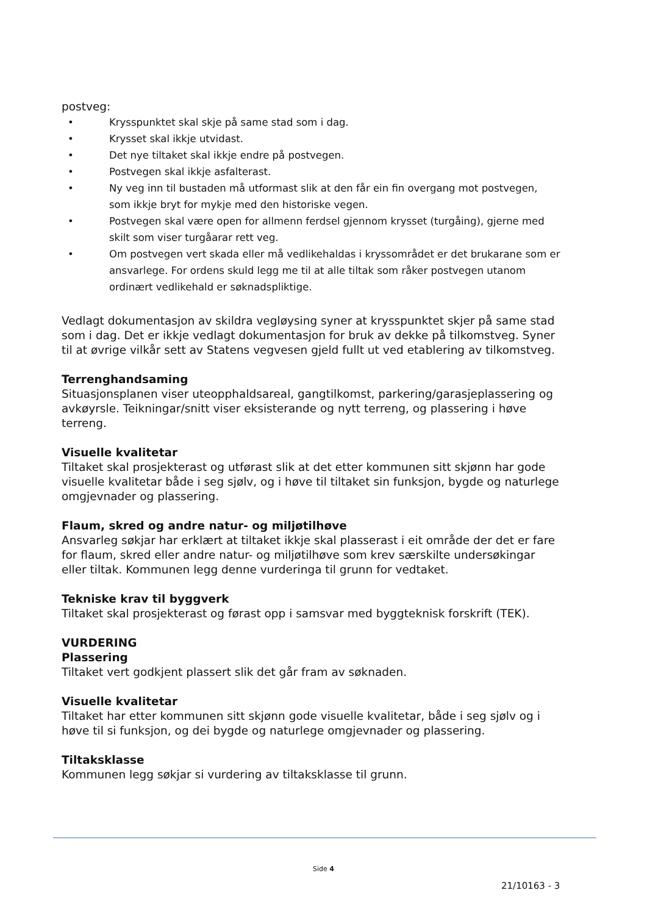postveg:
• Krysspunktet skal skje på same stad som i dag.
• Krysset skal ikkje utvidast.
• Det nye tiltaket skal ikkje endre på postvegen.
• Postvegen skal ikkje asfalterast.
• Ny veg inn til bustaden må utformast slik at den får ein fin overgang mot postvegen, som ikkje bryt for mykje med den historiske vegen.
• Postvegen skal være open for allmenn ferdsel gjennom krysset (turgåing), gjerne med skilt som viser turgåarar rett veg.
• Om postvegen vert skada eller må vedlikehaldas i kryssområdet er det brukarane som er ansvarlege. For ordens skuld legg me til at alle tiltak som råker postvegen utanom ordinært vedlikehald er søknadspliktige.
Vedlagt dokumentasjon av skildra vegløysing syner at krysspunktet skjer på same stad som i dag. Det er ikkje vedlagt dokumentasjon for bruk av dekke på tilkomstveg. Syner til at øvrige vilkår sett av Statens vegvesen gjeld fullt ut ved etablering av tilkomstveg.
Terrenghandsaming
Situasjonsplanen viser uteopphaldsareal, gangtilkomst, parkering/garasjeplassering og avkøyrsle. Teikningar/snitt viser eksisterande og nytt terreng, og plassering i høve terreng.
Visuelle kvalitetar
Tiltaket skal prosjekterast og utførast slik at det etter kommunen sitt skjønn har gode visuelle kvalitetar både i seg sjølv, og i høve til tiltaket sin funksjon, bygde og naturlege omgjevnader og plassering.
Flaum, skred og andre natur- og miljøtilhøve
Ansvarleg søkjar har erklært at tiltaket ikkje skal plasserast i eit område der det er fare for flaum, skred eller andre natur- og miljøtilhøve som krev særskilte undersøkingar eller tiltak. Kommunen legg denne vurderinga til grunn for vedtaket.
Tekniske krav til byggverk
Tiltaket skal prosjekterast og førast opp i samsvar med byggteknisk forskrift (TEK).
VURDERING
Plassering
Tiltaket vert godkjent plassert slik det går fram av søknaden.
Visuelle kvalitetar
Tiltaket har etter kommunen sitt skjønn gode visuelle kvalitetar, både i seg sjølv og i høve til si funksjon, og dei bygde og naturlege omgjevnader og plassering.
Tiltaksklasse
Kommunen legg søkjar si vurdering av tiltaksklasse til grunn.
Side 4
21/10163 - 3